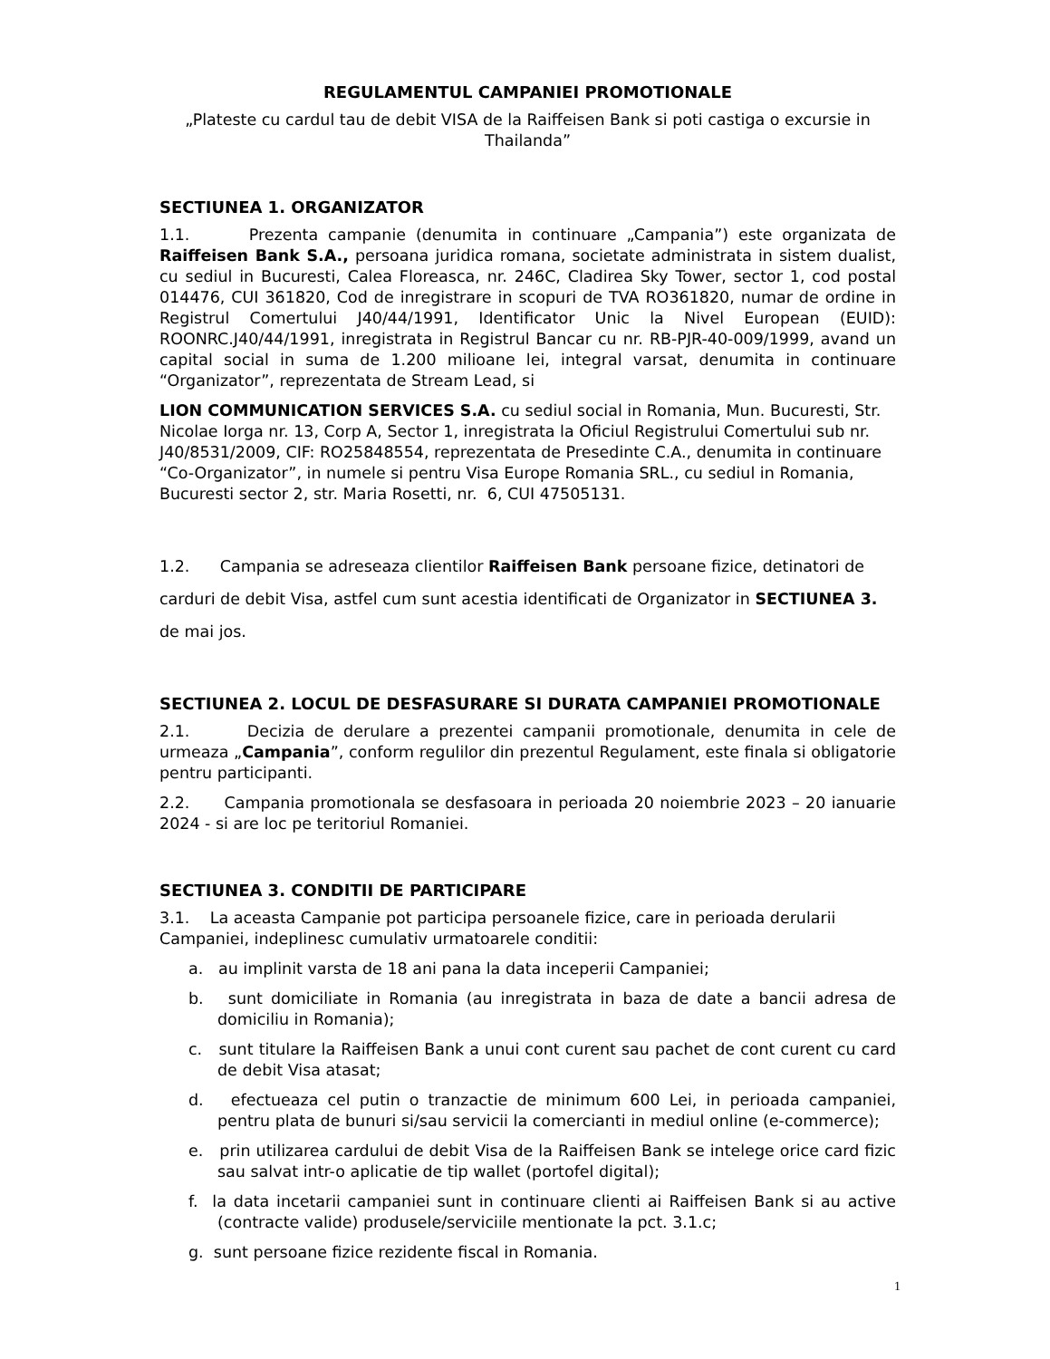REGULAMENTUL CAMPANIEI PROMOTIONALE
„Plateste cu cardul tau de debit VISA de la Raiffeisen Bank si poti castiga o excursie in Thailanda”
SECTIUNEA 1. ORGANIZATOR
1.1. Prezenta campanie (denumita in continuare „Campania”) este organizata de Raiffeisen Bank S.A., persoana juridica romana, societate administrata in sistem dualist, cu sediul in Bucuresti, Calea Floreasca, nr. 246C, Cladirea Sky Tower, sector 1, cod postal 014476, CUI 361820, Cod de inregistrare in scopuri de TVA RO361820, numar de ordine in Registrul Comertului J40/44/1991, Identificator Unic la Nivel European (EUID): ROONRC.J40/44/1991, inregistrata in Registrul Bancar cu nr. RB-PJR-40-009/1999, avand un capital social in suma de 1.200 milioane lei, integral varsat, denumita in continuare “Organizator”, reprezentata de Stream Lead, si
LION COMMUNICATION SERVICES S.A. cu sediul social in Romania, Mun. Bucuresti, Str. Nicolae Iorga nr. 13, Corp A, Sector 1, inregistrata la Oficiul Registrului Comertului sub nr. J40/8531/2009, CIF: RO25848554, reprezentata de Presedinte C.A., denumita in continuare “Co-Organizator”, in numele si pentru Visa Europe Romania SRL., cu sediul in Romania, Bucuresti sector 2, str. Maria Rosetti, nr. 6, CUI 47505131.
1.2. Campania se adreseaza clientilor Raiffeisen Bank persoane fizice, detinatori de carduri de debit Visa, astfel cum sunt acestia identificati de Organizator in SECTIUNEA 3. de mai jos.
SECTIUNEA 2. LOCUL DE DESFASURARE SI DURATA CAMPANIEI PROMOTIONALE
2.1. Decizia de derulare a prezentei campanii promotionale, denumita in cele de urmeaza „Campania”, conform regulilor din prezentul Regulament, este finala si obligatorie pentru participanti.
2.2. Campania promotionala se desfasoara in perioada 20 noiembrie 2023 – 20 ianuarie 2024 - si are loc pe teritoriul Romaniei.
SECTIUNEA 3. CONDITII DE PARTICIPARE
3.1. La aceasta Campanie pot participa persoanele fizice, care in perioada derularii Campaniei, indeplinesc cumulativ urmatoarele conditii:
a. au implinit varsta de 18 ani pana la data inceperii Campaniei;
b. sunt domiciliate in Romania (au inregistrata in baza de date a bancii adresa de domiciliu in Romania);
c. sunt titulare la Raiffeisen Bank a unui cont curent sau pachet de cont curent cu card de debit Visa atasat;
d. efectueaza cel putin o tranzactie de minimum 600 Lei, in perioada campaniei, pentru plata de bunuri si/sau servicii la comercianti in mediul online (e-commerce);
e. prin utilizarea cardului de debit Visa de la Raiffeisen Bank se intelege orice card fizic sau salvat intr-o aplicatie de tip wallet (portofel digital);
f. la data incetarii campaniei sunt in continuare clienti ai Raiffeisen Bank si au active (contracte valide) produsele/serviciile mentionate la pct. 3.1.c;
g. sunt persoane fizice rezidente fiscal in Romania.
1